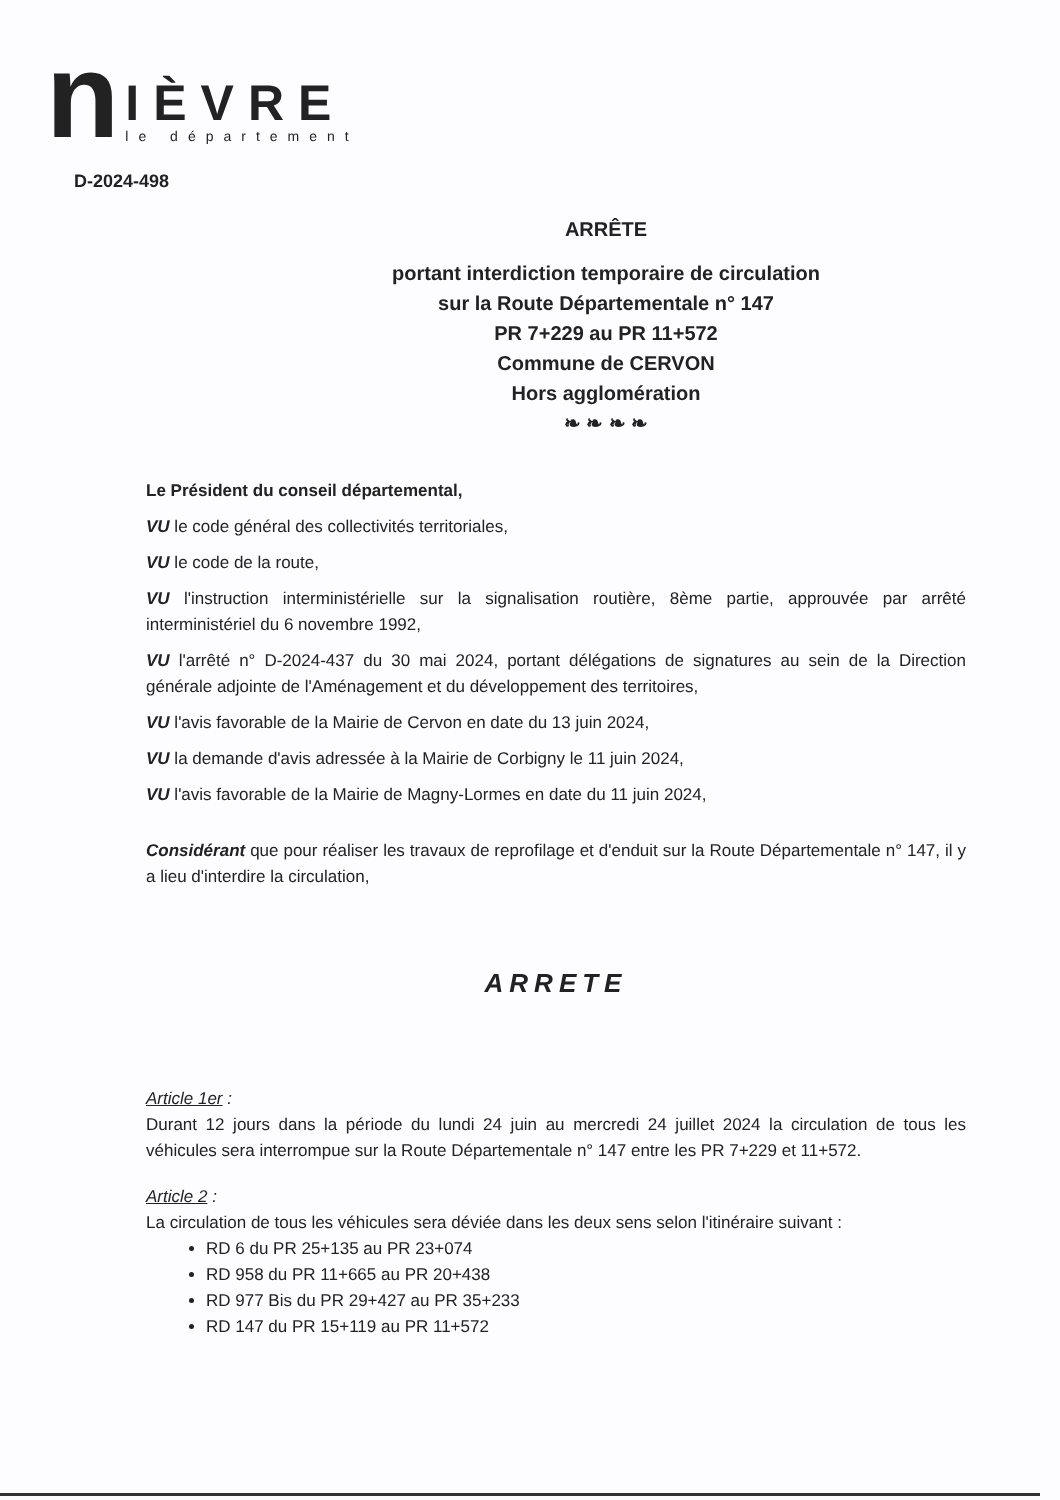n
IÈVRE
le département
D-2024-498
ARRÊTE
portant interdiction temporaire de circulation
sur la Route Départementale n° 147
PR 7+229 au PR 11+572
Commune de CERVON
Hors agglomération
❧ ❧ ❧ ❧
Le Président du conseil départemental,
VU le code général des collectivités territoriales,
VU le code de la route,
VU l'instruction interministérielle sur la signalisation routière, 8ème partie, approuvée par arrêté interministériel du 6 novembre 1992,
VU l'arrêté n° D-2024-437 du 30 mai 2024, portant délégations de signatures au sein de la Direction générale adjointe de l'Aménagement et du développement des territoires,
VU l'avis favorable de la Mairie de Cervon en date du 13 juin 2024,
VU la demande d'avis adressée à la Mairie de Corbigny le 11 juin 2024,
VU l'avis favorable de la Mairie de Magny-Lormes en date du 11 juin 2024,
Considérant que pour réaliser les travaux de reprofilage et d'enduit sur la Route Départementale n° 147, il y a lieu d'interdire la circulation,
ARRETE
Article 1er :
Durant 12 jours dans la période du lundi 24 juin au mercredi 24 juillet 2024 la circulation de tous les véhicules sera interrompue sur la Route Départementale n° 147 entre les PR 7+229 et 11+572.
Article 2 :
La circulation de tous les véhicules sera déviée dans les deux sens selon l'itinéraire suivant :
RD 6 du PR 25+135 au PR 23+074
RD 958 du PR 11+665 au PR 20+438
RD 977 Bis du PR 29+427 au PR 35+233
RD 147 du PR 15+119 au PR 11+572